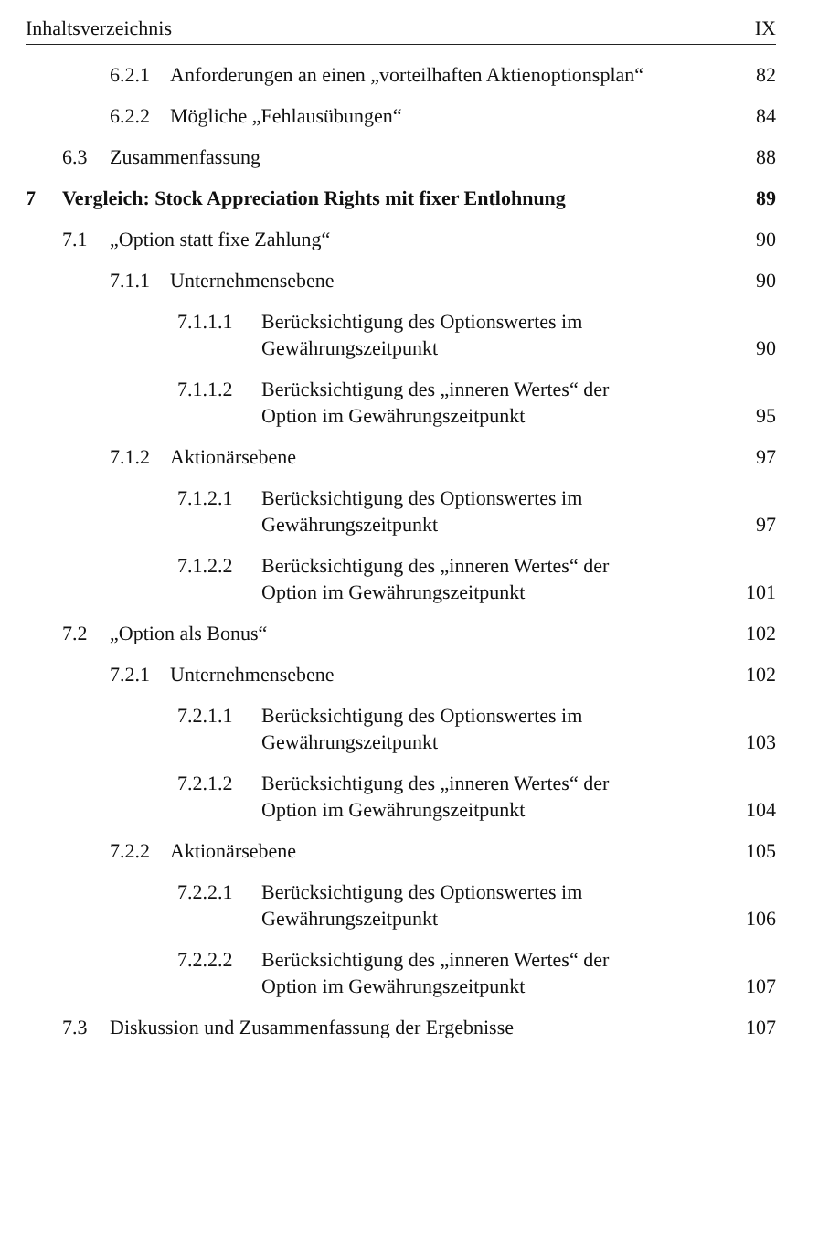Inhaltsverzeichnis IX
6.2.1 Anforderungen an einen „vorteilhaften Aktienoptionsplan“82
6.2.2 Mögliche „Fehlausübungen“84
6.3 Zusammenfassung 88
7 Vergleich: Stock Appreciation Rights mit fixer Entlohnung 89
7.1 „Option statt fixe Zahlung“90
7.1.1 Unternehmensebene 90
7.1.1.1 Berücksichtigung des Optionswertes im
Gewährungszeitpunkt 90
7.1.1.2 Berücksichtigung des „inneren Wertes“ der
Option im Gewährungszeitpunkt 95
7.1.2 Aktionärsebene 97
7.1.2.1 Berücksichtigung des Optionswertes im
Gewährungszeitpunkt 97
7.1.2.2 Berücksichtigung des „inneren Wertes“ der
Option im Gewährungszeitpunkt 101
7.2 „Option als Bonus“102
7.2.1 Unternehmensebene 102
7.2.1.1 Berücksichtigung des Optionswertes im
Gewährungszeitpunkt 103
7.2.1.2 Berücksichtigung des „inneren Wertes“ der
Option im Gewährungszeitpunkt 104
7.2.2 Aktionärsebene 105
7.2.2.1 Berücksichtigung des Optionswertes im
Gewährungszeitpunkt 106
7.2.2.2 Berücksichtigung des „inneren Wertes“ der
Option im Gewährungszeitpunkt 107
7.3 Diskussion und Zusammenfassung der Ergebnisse 107